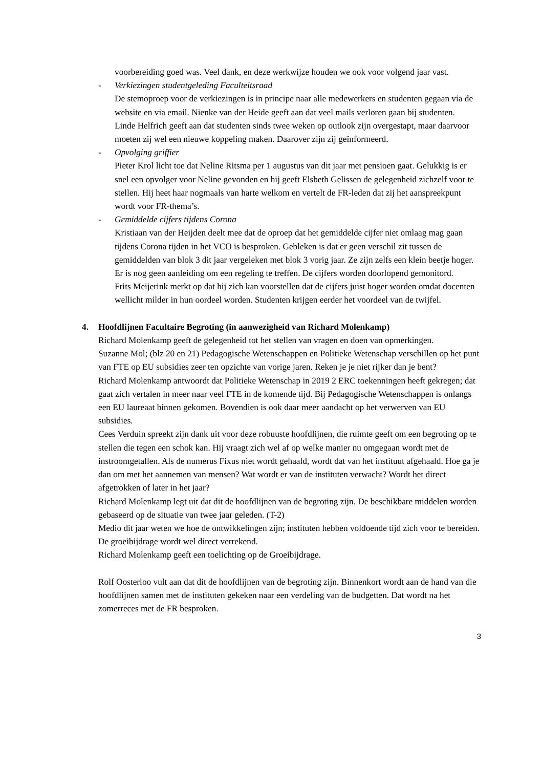voorbereiding goed was. Veel dank, en deze werkwijze houden we ook voor volgend jaar vast.
- Verkiezingen studentgeleding Faculteitsraad
De stemoproep voor de verkiezingen is in principe naar alle medewerkers en studenten gegaan via de website en via email. Nienke van der Heide geeft aan dat veel mails verloren gaan bij studenten.
Linde Helfrich geeft aan dat studenten sinds twee weken op outlook zijn overgestapt, maar daarvoor moeten zij wel een nieuwe koppeling maken. Daarover zijn zij geïnformeerd.
- Opvolging griffier
Pieter Krol licht toe dat Neline Ritsma per 1 augustus van dit jaar met pensioen gaat. Gelukkig is er snel een opvolger voor Neline gevonden en hij geeft Elsbeth Gelissen de gelegenheid zichzelf voor te stellen. Hij heet haar nogmaals van harte welkom en vertelt de FR-leden dat zij het aanspreekpunt wordt voor FR-thema’s.
- Gemiddelde cijfers tijdens Corona
Kristiaan van der Heijden deelt mee dat de oproep dat het gemiddelde cijfer niet omlaag mag gaan tijdens Corona tijden in het VCO is besproken. Gebleken is dat er geen verschil zit tussen de gemiddelden van blok 3 dit jaar vergeleken met blok 3 vorig jaar. Ze zijn zelfs een klein beetje hoger. Er is nog geen aanleiding om een regeling te treffen. De cijfers worden doorlopend gemonitord.
Frits Meijerink merkt op dat hij zich kan voorstellen dat de cijfers juist hoger worden omdat docenten wellicht milder in hun oordeel worden. Studenten krijgen eerder het voordeel van de twijfel.
4. Hoofdlijnen Facultaire Begroting (in aanwezigheid van Richard Molenkamp)
Richard Molenkamp geeft de gelegenheid tot het stellen van vragen en doen van opmerkingen.
Suzanne Mol; (blz 20 en 21) Pedagogische Wetenschappen en Politieke Wetenschap verschillen op het punt van FTE op EU subsidies zeer ten opzichte van vorige jaren. Reken je je niet rijker dan je bent?
Richard Molenkamp antwoordt dat Politieke Wetenschap in 2019 2 ERC toekenningen heeft gekregen; dat gaat zich vertalen in meer naar veel FTE in de komende tijd. Bij Pedagogische Wetenschappen is onlangs een EU laureaat binnen gekomen. Bovendien is ook daar meer aandacht op het verwerven van EU subsidies.
Cees Verduin spreekt zijn dank uit voor deze robuuste hoofdlijnen, die ruimte geeft om een begroting op te stellen die tegen een schok kan. Hij vraagt zich wel af op welke manier nu omgegaan wordt met de instroomgetallen. Als de numerus Fixus niet wordt gehaald, wordt dat van het instituut afgehaald. Hoe ga je dan om met het aannemen van mensen? Wat wordt er van de instituten verwacht? Wordt het direct afgetrokken of later in het jaar?
Richard Molenkamp legt uit dat dit de hoofdlijnen van de begroting zijn. De beschikbare middelen worden gebaseerd op de situatie van twee jaar geleden. (T-2)
Medio dit jaar weten we hoe de ontwikkelingen zijn; instituten hebben voldoende tijd zich voor te bereiden.
De groeibijdrage wordt wel direct verrekend.
Richard Molenkamp geeft een toelichting op de Groeibijdrage.
Rolf Oosterloo vult aan dat dit de hoofdlijnen van de begroting zijn. Binnenkort wordt aan de hand van die hoofdlijnen samen met de instituten gekeken naar een verdeling van de budgetten. Dat wordt na het zomerreces met de FR besproken.
3